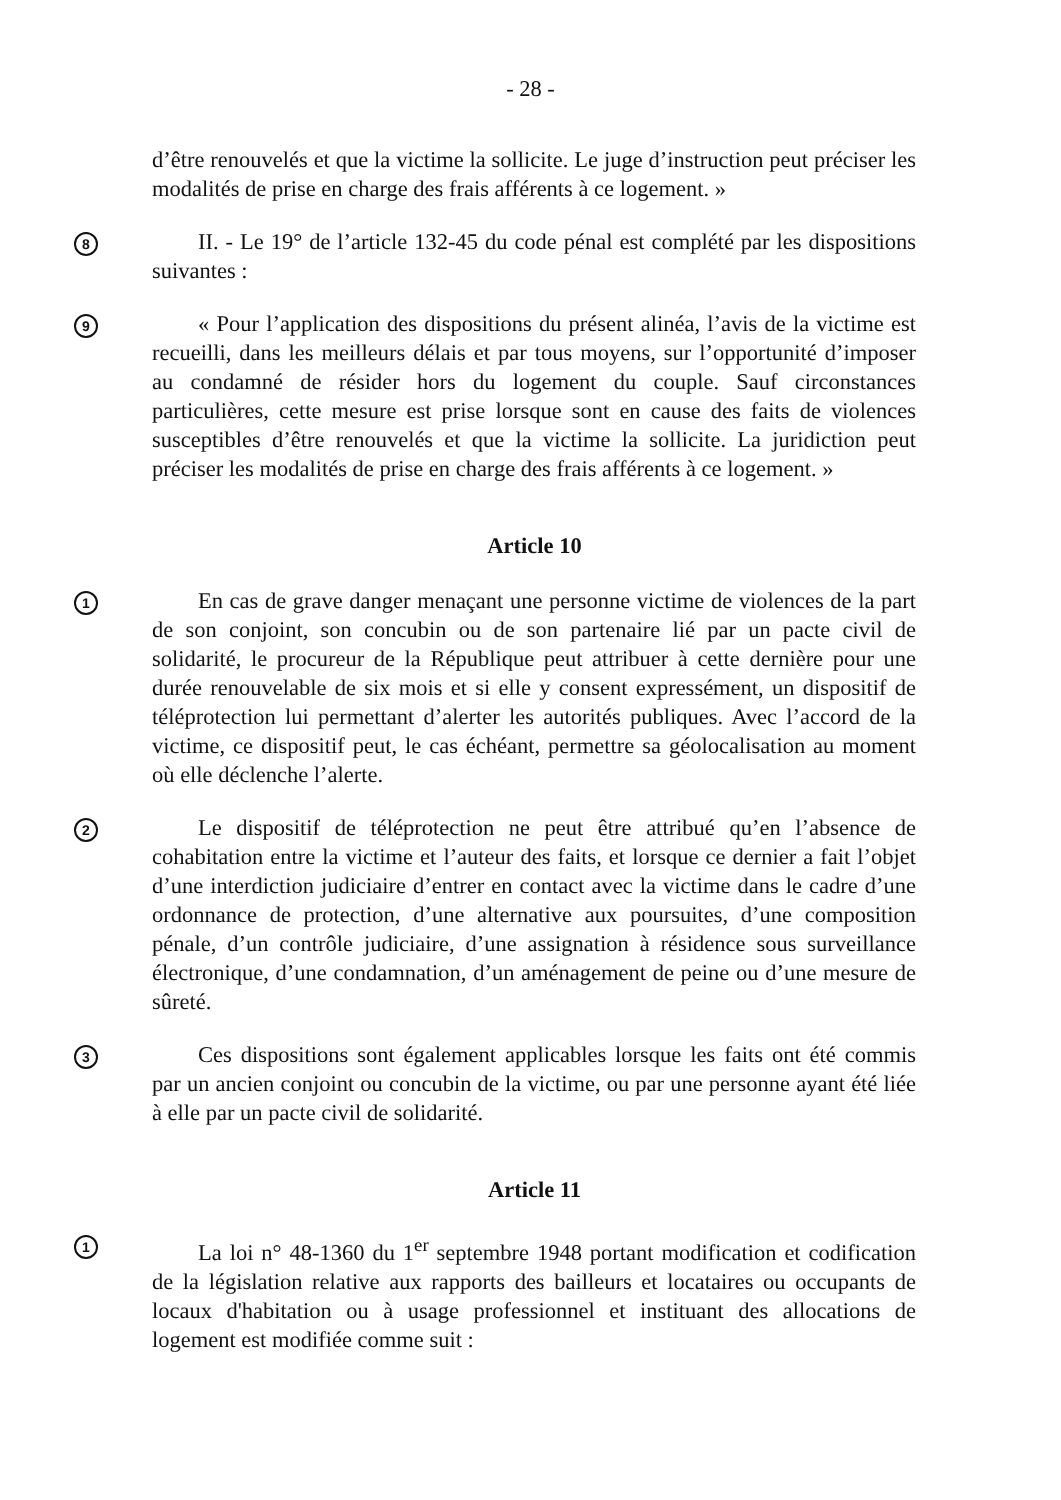- 28 -
d’être renouvelés et que la victime la sollicite. Le juge d’instruction peut préciser les modalités de prise en charge des frais afférents à ce logement. »
8
II. - Le 19° de l’article 132-45 du code pénal est complété par les dispositions suivantes :
9
« Pour l’application des dispositions du présent alinéa, l’avis de la victime est recueilli, dans les meilleurs délais et par tous moyens, sur l’opportunité d’imposer au condamné de résider hors du logement du couple. Sauf circonstances particulières, cette mesure est prise lorsque sont en cause des faits de violences susceptibles d’être renouvelés et que la victime la sollicite. La juridiction peut préciser les modalités de prise en charge des frais afférents à ce logement. »
Article 10
1
En cas de grave danger menaçant une personne victime de violences de la part de son conjoint, son concubin ou de son partenaire lié par un pacte civil de solidarité, le procureur de la République peut attribuer à cette dernière pour une durée renouvelable de six mois et si elle y consent expressément, un dispositif de téléprotection lui permettant d’alerter les autorités publiques. Avec l’accord de la victime, ce dispositif peut, le cas échéant, permettre sa géolocalisation au moment où elle déclenche l’alerte.
2
Le dispositif de téléprotection ne peut être attribué qu’en l’absence de cohabitation entre la victime et l’auteur des faits, et lorsque ce dernier a fait l’objet d’une interdiction judiciaire d’entrer en contact avec la victime dans le cadre d’une ordonnance de protection, d’une alternative aux poursuites, d’une composition pénale, d’un contrôle judiciaire, d’une assignation à résidence sous surveillance électronique, d’une condamnation, d’un aménagement de peine ou d’une mesure de sûreté.
3
Ces dispositions sont également applicables lorsque les faits ont été commis par un ancien conjoint ou concubin de la victime, ou par une personne ayant été liée à elle par un pacte civil de solidarité.
Article 11
1
La loi n° 48-1360 du 1<sup>er</sup> septembre 1948 portant modification et codification de la législation relative aux rapports des bailleurs et locataires ou occupants de locaux d'habitation ou à usage professionnel et instituant des allocations de logement est modifiée comme suit :